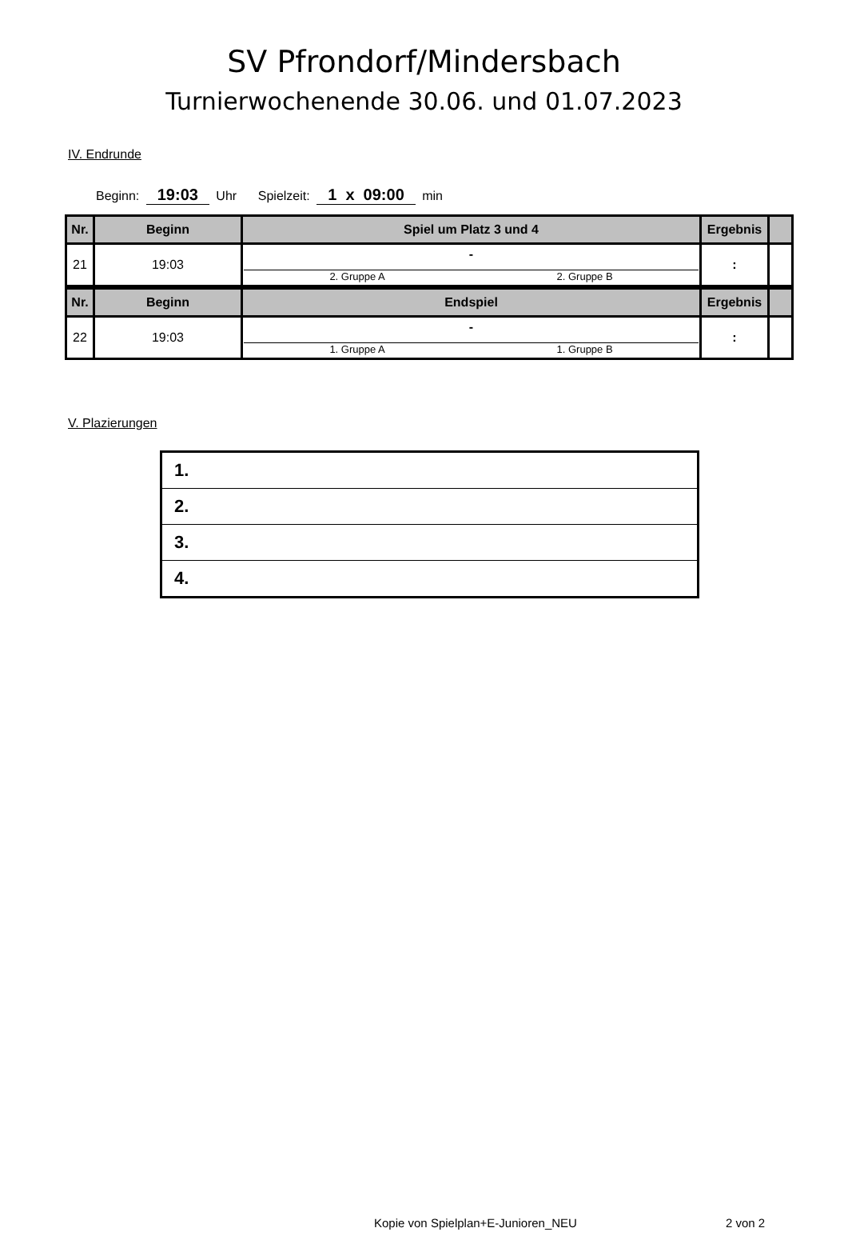SV Pfrondorf/Mindersbach
Turnierwochenende 30.06. und 01.07.2023
IV. Endrunde
Beginn: 19:03 Uhr Spielzeit: 1 x 09:00 min
| Nr. | Beginn | Spiel um Platz 3 und 4 | Ergebnis | |
| --- | --- | --- | --- | --- |
| 21 | 19:03 | - 2. Gruppe A 2. Gruppe B | : | |
| Nr. | Beginn | Endspiel | Ergebnis | |
| --- | --- | --- | --- | --- |
| 22 | 19:03 | - 1. Gruppe A 1. Gruppe B | : | |
V. Plazierungen
| 1. |
| 2. |
| 3. |
| 4. |
Kopie von Spielplan+E-Junioren_NEU
2 von 2